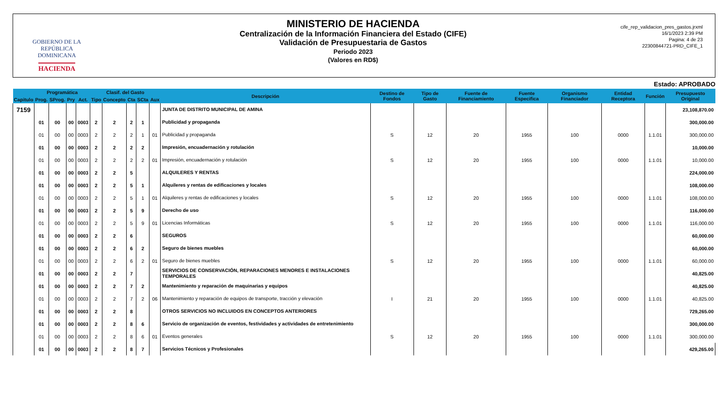GOBIERNO DE LA
REPÚBLICA
DOMINICANA
HACIENDA
MINISTERIO DE HACIENDA
Centralización de la Información Financiera del Estado (CIFE)
Validación de Presupuestaria de Gastos
Periodo 2023
(Valores en RD$)
cife_rep_validacion_pres_gastos.jrxml
16/1/2023 2:39 PM
Pagina: 4 de 23
22300844721-PRD_CIFE_1
Estado: APROBADO
| | Programática | | | | Clasif. del Gasto | | | | | Descripción | Destino de Fondos | Tipo de Gasto | Fuente de Financiamiento | Fuente Especifica | Organismo Financiador | Entidad Receptora | Función | Presupuesto Original |
| --- | --- | --- | --- | --- | --- | --- | --- | --- | --- | --- | --- | --- | --- | --- | --- | --- | --- | --- |
| Capitulo | Prog. | SProg. | Pry | Act. | Tipo | Concepto | Cta | SCta | Aux | | | | | | | | | |
| 7159 | | | | | | | | | | JUNTA DE DISTRITO MUNICIPAL DE AMINA | | | | | | | | 23,108,870.00 |
| | 01 | 00 | 00 | 0003 | 2 | 2 | 2 | 1 | | Publicidad y propaganda | | | | | | | | 300,000.00 |
| | 01 | 00 | 00 | 0003 | 2 | 2 | 2 | 1 | 01 | Publicidad y propaganda | S | 12 | 20 | 1955 | 100 | 0000 | 1.1.01 | 300,000.00 |
| | 01 | 00 | 00 | 0003 | 2 | 2 | 2 | 2 | | Impresión, encuadernación y rotulación | | | | | | | | 10,000.00 |
| | 01 | 00 | 00 | 0003 | 2 | 2 | 2 | 2 | 01 | Impresión, encuadernación y rotulación | S | 12 | 20 | 1955 | 100 | 0000 | 1.1.01 | 10,000.00 |
| | 01 | 00 | 00 | 0003 | 2 | 2 | 5 | | | ALQUILERES Y RENTAS | | | | | | | | 224,000.00 |
| | 01 | 00 | 00 | 0003 | 2 | 2 | 5 | 1 | | Alquileres y rentas de edificaciones y locales | | | | | | | | 108,000.00 |
| | 01 | 00 | 00 | 0003 | 2 | 2 | 5 | 1 | 01 | Alquileres y rentas de edificaciones y locales | S | 12 | 20 | 1955 | 100 | 0000 | 1.1.01 | 108,000.00 |
| | 01 | 00 | 00 | 0003 | 2 | 2 | 5 | 9 | | Derecho de uso | | | | | | | | 116,000.00 |
| | 01 | 00 | 00 | 0003 | 2 | 2 | 5 | 9 | 01 | Licencias Informáticas | S | 12 | 20 | 1955 | 100 | 0000 | 1.1.01 | 116,000.00 |
| | 01 | 00 | 00 | 0003 | 2 | 2 | 6 | | | SEGUROS | | | | | | | | 60,000.00 |
| | 01 | 00 | 00 | 0003 | 2 | 2 | 6 | 2 | | Seguro de bienes muebles | | | | | | | | 60,000.00 |
| | 01 | 00 | 00 | 0003 | 2 | 2 | 6 | 2 | 01 | Seguro de bienes muebles | S | 12 | 20 | 1955 | 100 | 0000 | 1.1.01 | 60,000.00 |
| | 01 | 00 | 00 | 0003 | 2 | 2 | 7 | | | SERVICIOS DE CONSERVACIÓN, REPARACIONES MENORES E INSTALACIONES TEMPORALES | | | | | | | | 40,825.00 |
| | 01 | 00 | 00 | 0003 | 2 | 2 | 7 | 2 | | Mantenimiento y reparación de maquinarias y equipos | | | | | | | | 40,825.00 |
| | 01 | 00 | 00 | 0003 | 2 | 2 | 7 | 2 | 06 | Mantenimiento y reparación de equipos de transporte, tracción y elevación | I | 21 | 20 | 1955 | 100 | 0000 | 1.1.01 | 40,825.00 |
| | 01 | 00 | 00 | 0003 | 2 | 2 | 8 | | | OTROS SERVICIOS NO INCLUIDOS EN CONCEPTOS ANTERIORES | | | | | | | | 729,265.00 |
| | 01 | 00 | 00 | 0003 | 2 | 2 | 8 | 6 | | Servicio de organización de eventos, festividades y actividades de entretenimiento | | | | | | | | 300,000.00 |
| | 01 | 00 | 00 | 0003 | 2 | 2 | 8 | 6 | 01 | Eventos generales | S | 12 | 20 | 1955 | 100 | 0000 | 1.1.01 | 300,000.00 |
| | 01 | 00 | 00 | 0003 | 2 | 2 | 8 | 7 | | Servicios Técnicos y Profesionales | | | | | | | | 429,265.00 |